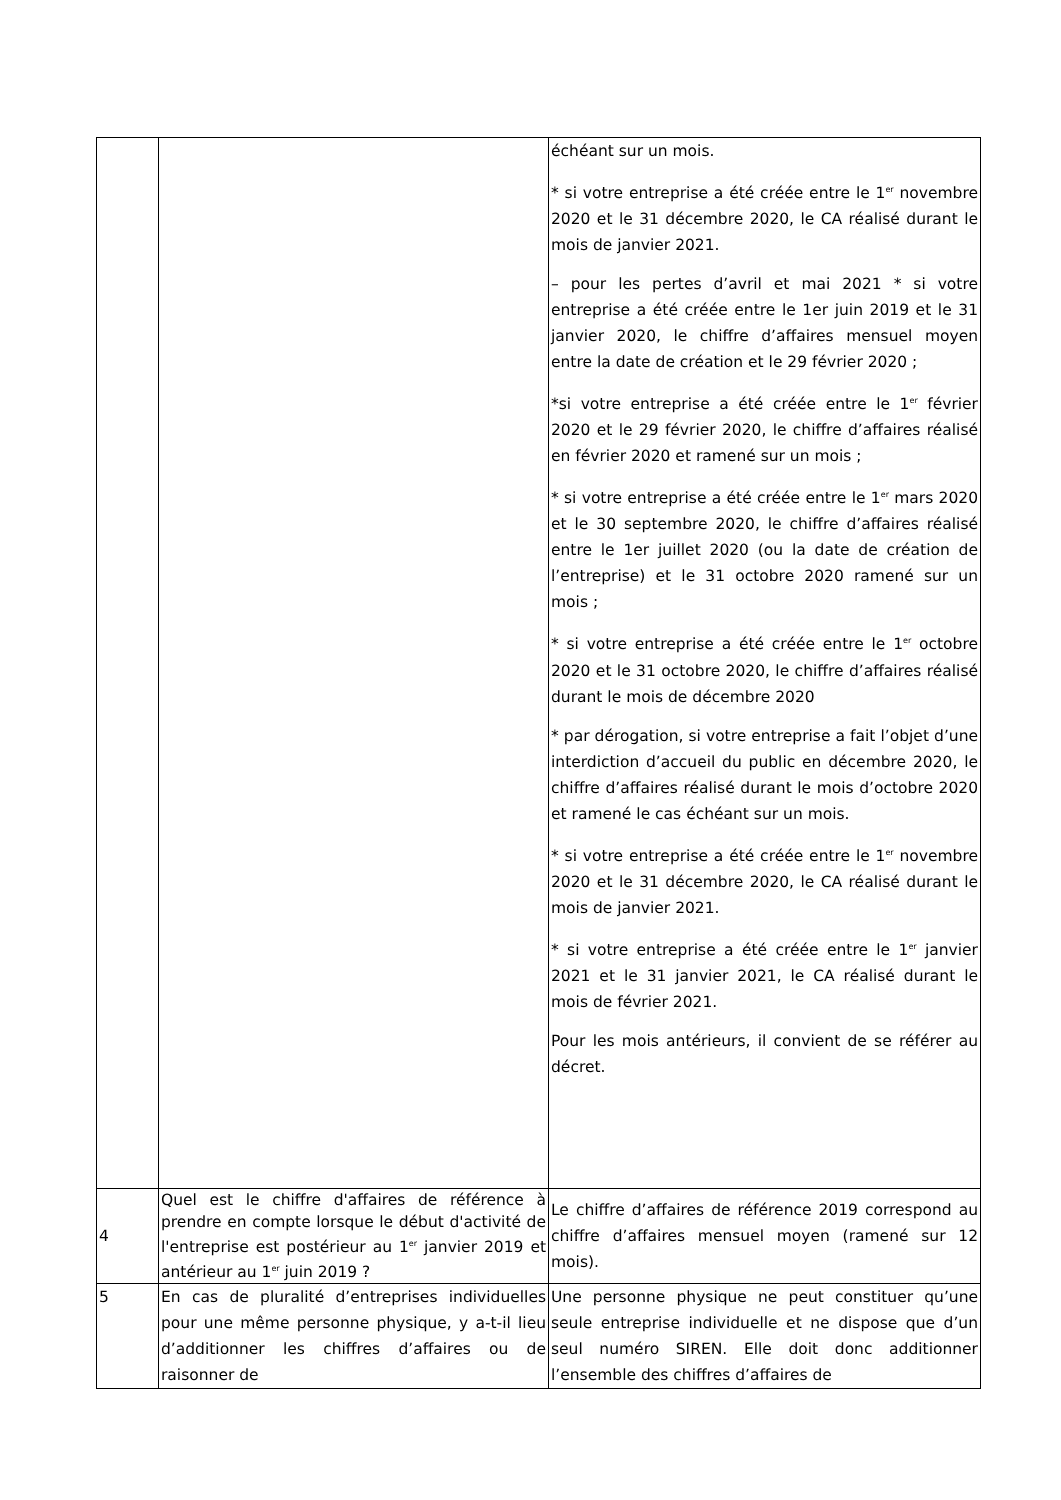| | | échéant sur un mois. * si votre entreprise a été créée entre le 1<sup>er</sup> novembre 2020 et le 31 décembre 2020, le CA réalisé durant le mois de janvier 2021. – pour les pertes d’avril et mai 2021 * si votre entreprise a été créée entre le 1er juin 2019 et le 31 janvier 2020, le chiffre d’affaires mensuel moyen entre la date de création et le 29 février 2020 ; *si votre entreprise a été créée entre le 1<sup>er</sup> février 2020 et le 29 février 2020, le chiffre d’affaires réalisé en février 2020 et ramené sur un mois ; * si votre entreprise a été créée entre le 1<sup>er</sup> mars 2020 et le 30 septembre 2020, le chiffre d’affaires réalisé entre le 1er juillet 2020 (ou la date de création de l’entreprise) et le 31 octobre 2020 ramené sur un mois ; * si votre entreprise a été créée entre le 1<sup>er</sup> octobre 2020 et le 31 octobre 2020, le chiffre d’affaires réalisé durant le mois de décembre 2020 * par dérogation, si votre entreprise a fait l’objet d’une interdiction d’accueil du public en décembre 2020, le chiffre d’affaires réalisé durant le mois d’octobre 2020 et ramené le cas échéant sur un mois. * si votre entreprise a été créée entre le 1<sup>er</sup> novembre 2020 et le 31 décembre 2020, le CA réalisé durant le mois de janvier 2021. * si votre entreprise a été créée entre le 1<sup>er</sup> janvier 2021 et le 31 janvier 2021, le CA réalisé durant le mois de février 2021. Pour les mois antérieurs, il convient de se référer au décret. |
| 4 | Quel est le chiffre d'affaires de référence à prendre en compte lorsque le début d'activité de l'entreprise est postérieur au 1<sup>er</sup> janvier 2019 et antérieur au 1<sup>er</sup> juin 2019 ? | Le chiffre d’affaires de référence 2019 correspond au chiffre d’affaires mensuel moyen (ramené sur 12 mois). |
| 5 | En cas de pluralité d’entreprises individuelles pour une même personne physique, y a-t-il lieu d’additionner les chiffres d’affaires ou de raisonner de | Une personne physique ne peut constituer qu’une seule entreprise individuelle et ne dispose que d’un seul numéro SIREN. Elle doit donc additionner l’ensemble des chiffres d’affaires de |